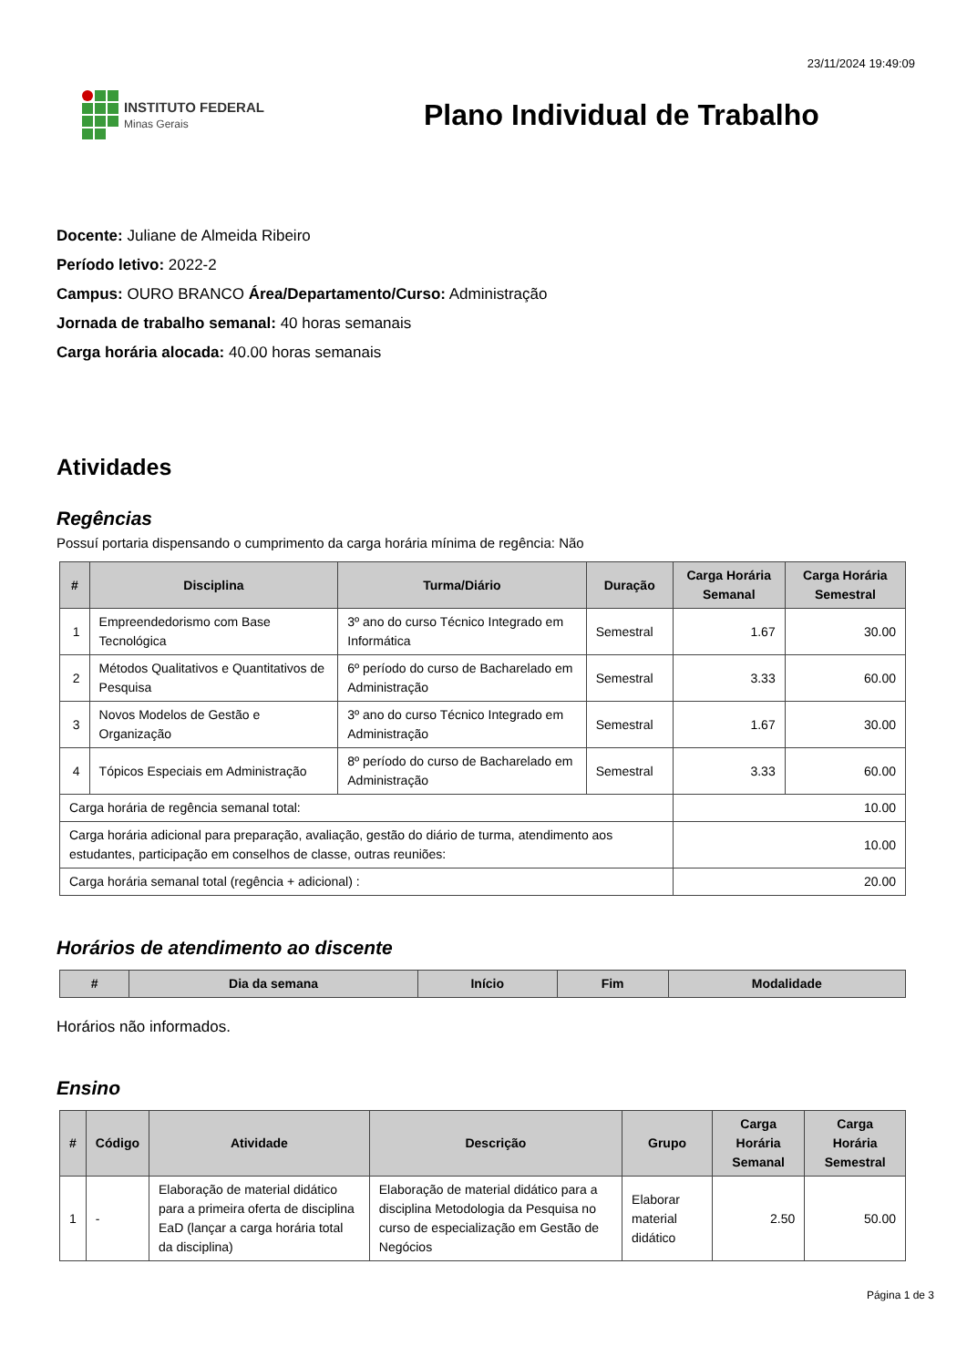23/11/2024 19:49:09
INSTITUTO FEDERAL
Minas Gerais
Plano Individual de Trabalho
Docente: Juliane de Almeida Ribeiro
Período letivo: 2022-2
Campus: OURO BRANCO Área/Departamento/Curso: Administração
Jornada de trabalho semanal: 40 horas semanais
Carga horária alocada: 40.00 horas semanais
Atividades
Regências
Possuí portaria dispensando o cumprimento da carga horária mínima de regência: Não
| # | Disciplina | Turma/Diário | Duração | Carga Horária Semanal | Carga Horária Semestral |
| --- | --- | --- | --- | --- | --- |
| 1 | Empreendedorismo com Base Tecnológica | 3º ano do curso Técnico Integrado em Informática | Semestral | 1.67 | 30.00 |
| 2 | Métodos Qualitativos e Quantitativos de Pesquisa | 6º período do curso de Bacharelado em Administração | Semestral | 3.33 | 60.00 |
| 3 | Novos Modelos de Gestão e Organização | 3º ano do curso Técnico Integrado em Administração | Semestral | 1.67 | 30.00 |
| 4 | Tópicos Especiais em Administração | 8º período do curso de Bacharelado em Administração | Semestral | 3.33 | 60.00 |
| Carga horária de regência semanal total: | | | | 10.00 | |
| Carga horária adicional para preparação, avaliação, gestão do diário de turma, atendimento aos estudantes, participação em conselhos de classe, outras reuniões: | | | | 10.00 | |
| Carga horária semanal total (regência + adicional) : | | | | 20.00 | |
Horários de atendimento ao discente
| # | Dia da semana | Início | Fim | Modalidade |
| --- | --- | --- | --- | --- |
Horários não informados.
Ensino
| # | Código | Atividade | Descrição | Grupo | Carga Horária Semanal | Carga Horária Semestral |
| --- | --- | --- | --- | --- | --- | --- |
| 1 | - | Elaboração de material didático para a primeira oferta de disciplina EaD (lançar a carga horária total da disciplina) | Elaboração de material didático para a disciplina Metodologia da Pesquisa no curso de especialização em Gestão de Negócios | Elaborar material didático | 2.50 | 50.00 |
Página 1 de 3